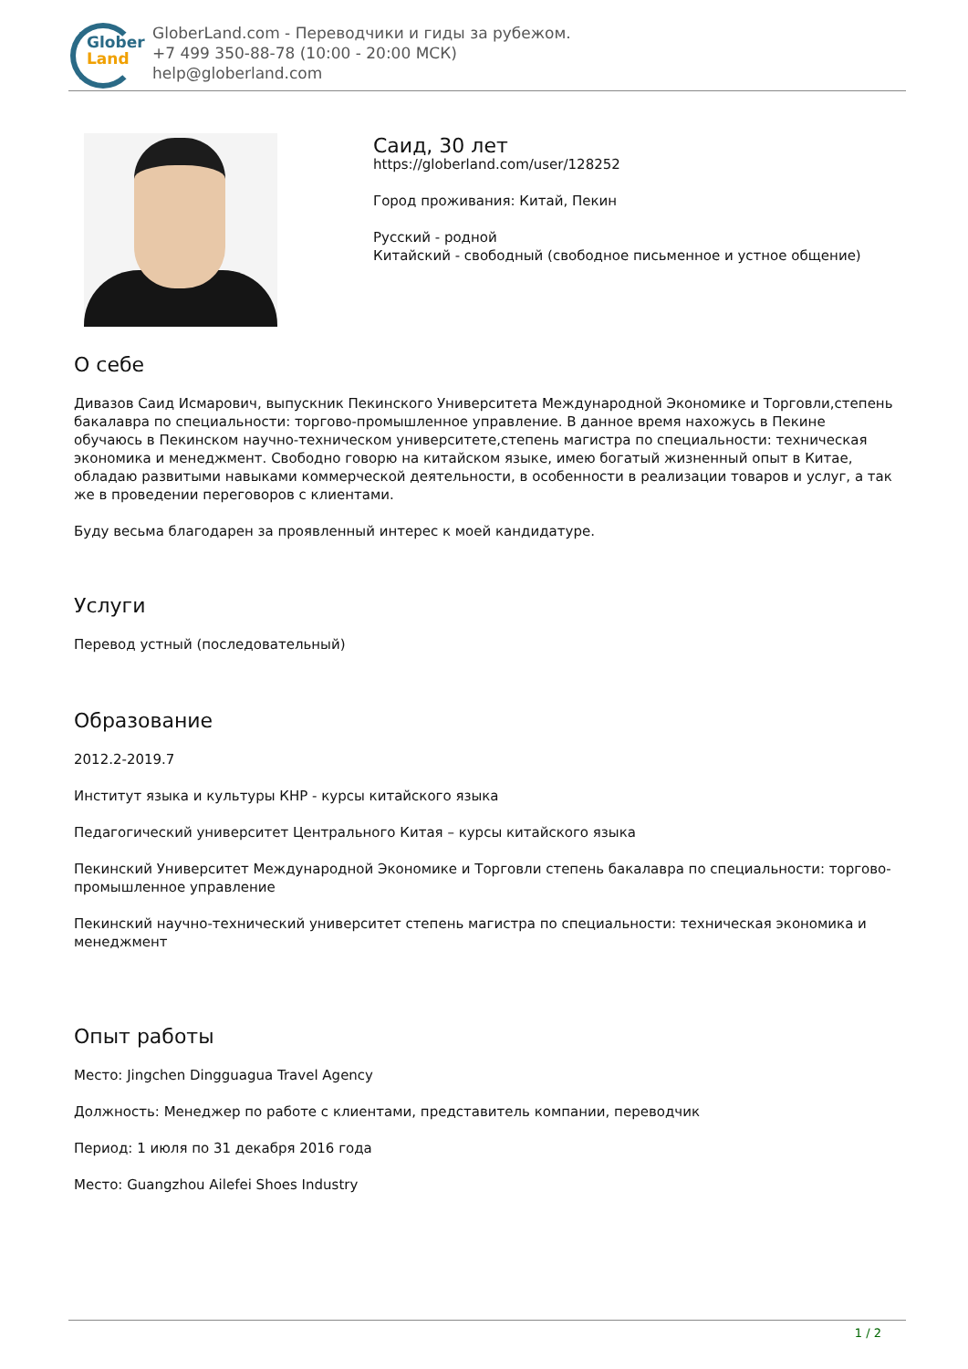Glober
Land
GloberLand.com - Переводчики и гиды за рубежом.
+7 499 350-88-78 (10:00 - 20:00 МСК)
help@globerland.com
Саид, 30 лет
https://globerland.com/user/128252
Город проживания: Китай, Пекин
Русский - родной
Китайский - свободный (свободное письменное и устное общение)
О себе
Дивазов Саид Исмарович, выпускник Пекинского Университета Международной Экономике и Торговли,степень бакалавра по специальности: торгово-промышленное управление. В данное время нахожусь в Пекине обучаюсь в Пекинском научно-техническом университете,степень магистра по специальности: техническая экономика и менеджмент. Свободно говорю на китайском языке, имею богатый жизненный опыт в Китае, обладаю развитыми навыками коммерческой деятельности, в особенности в реализации товаров и услуг, а так же в проведении переговоров с клиентами.
Буду весьма благодарен за проявленный интерес к моей кандидатуре.
Услуги
Перевод устный (последовательный)
Образование
2012.2-2019.7
Институт языка и культуры КНР - курсы китайского языка
Педагогический университет Центрального Китая – курсы китайского языка
Пекинский Университет Международной Экономике и Торговли степень бакалавра по специальности: торгово-промышленное управление
Пекинский научно-технический университет степень магистра по специальности: техническая экономика и менеджмент
Опыт работы
Место: Jingchen Dingguagua Travel Agency
Должность: Менеджер по работе с клиентами, представитель компании, переводчик
Период: 1 июля по 31 декабря 2016 года
Место: Guangzhou Ailefei Shoes Industry
1 / 2